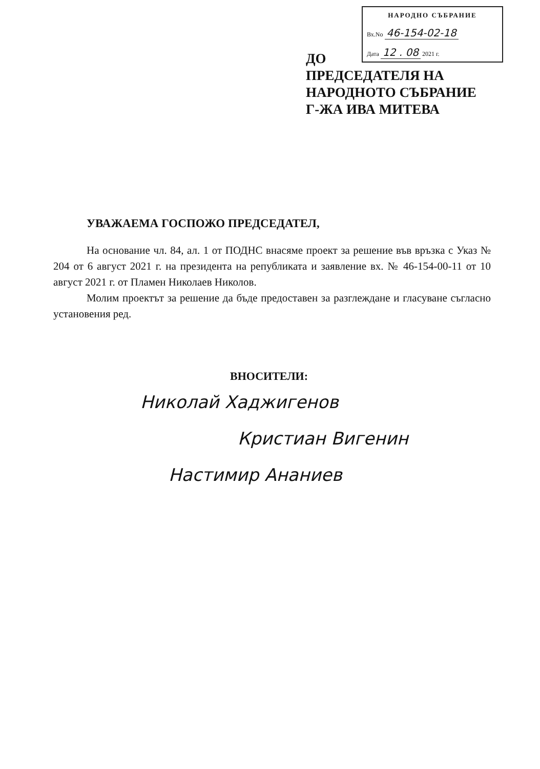НАРОДНО СЪБРАНИЕ
Вх.No 46-154-02-18
Дата 12 . 08 2021 г.
ДО
ПРЕДСЕДАТЕЛЯ НА
НАРОДНОТО СЪБРАНИЕ
Г-ЖА ИВА МИТЕВА
УВАЖАЕМА ГОСПОЖО ПРЕДСЕДАТЕЛ,
На основание чл. 84, ал. 1 от ПОДНС внасяме проект за решение във връзка с Указ № 204 от 6 август 2021 г. на президента на републиката и заявление вх. № 46-154-00-11 от 10 август 2021 г. от Пламен Николаев Николов.
Молим проектът за решение да бъде предоставен за разглеждане и гласуване съгласно установения ред.
ВНОСИТЕЛИ:
Николай Хаджигенов
Кристиан Вигенин
Настимир Ананиев